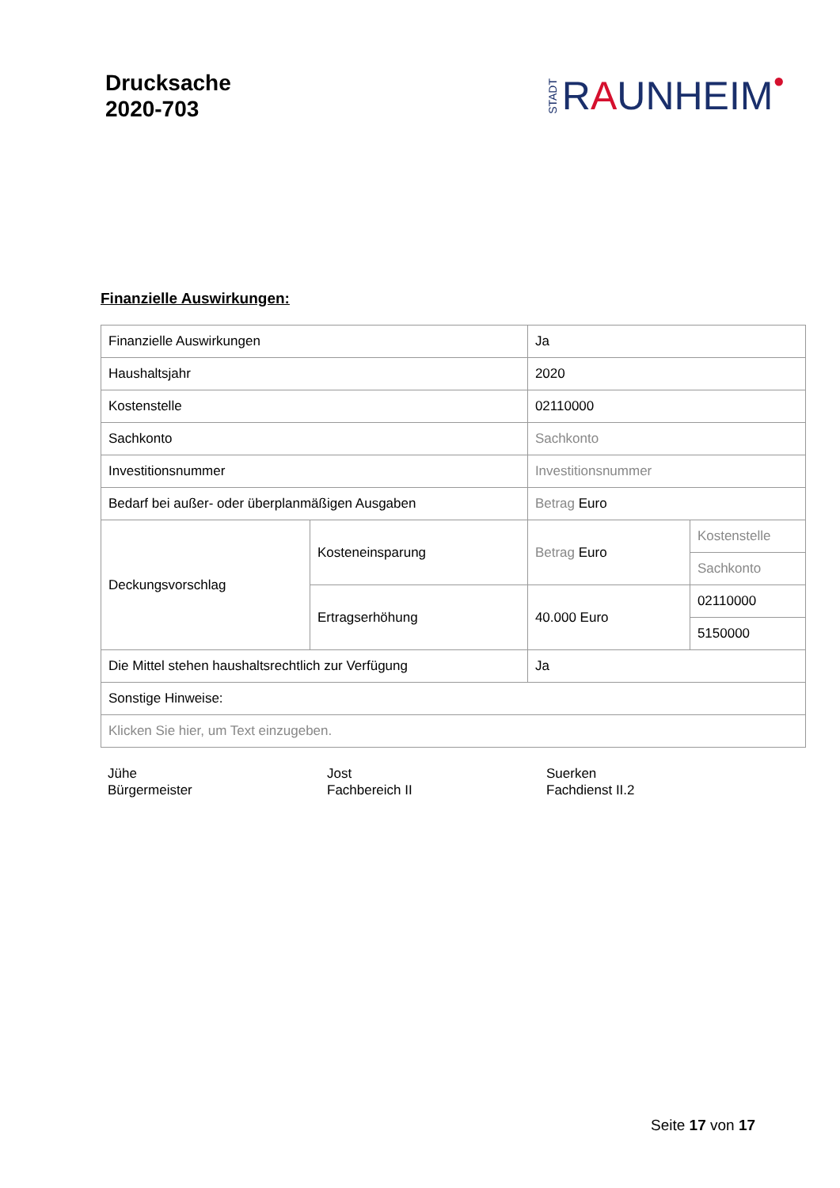Drucksache
2020-703
STADT R A UNHEIM ●
Finanzielle Auswirkungen:
| Finanzielle Auswirkungen | | Ja | |
| Haushaltsjahr | | 2020 | |
| Kostenstelle | | 02110000 | |
| Sachkonto | | Sachkonto | |
| Investitionsnummer | | Investitionsnummer | |
| Bedarf bei außer- oder überplanmäßigen Ausgaben | | Betrag Euro | |
| Deckungsvorschlag | Kosteneinsparung | Betrag Euro | Kostenstelle |
| | | | Sachkonto |
| | Ertragserhöhung | 40.000 Euro | 02110000 |
| | | | 5150000 |
| Die Mittel stehen haushaltsrechtlich zur Verfügung | | Ja | |
| Sonstige Hinweise: | | | |
| Klicken Sie hier, um Text einzugeben. | | | |
Jühe
Bürgermeister
Jost
Fachbereich II
Suerken
Fachdienst II.2
Seite 17 von 17